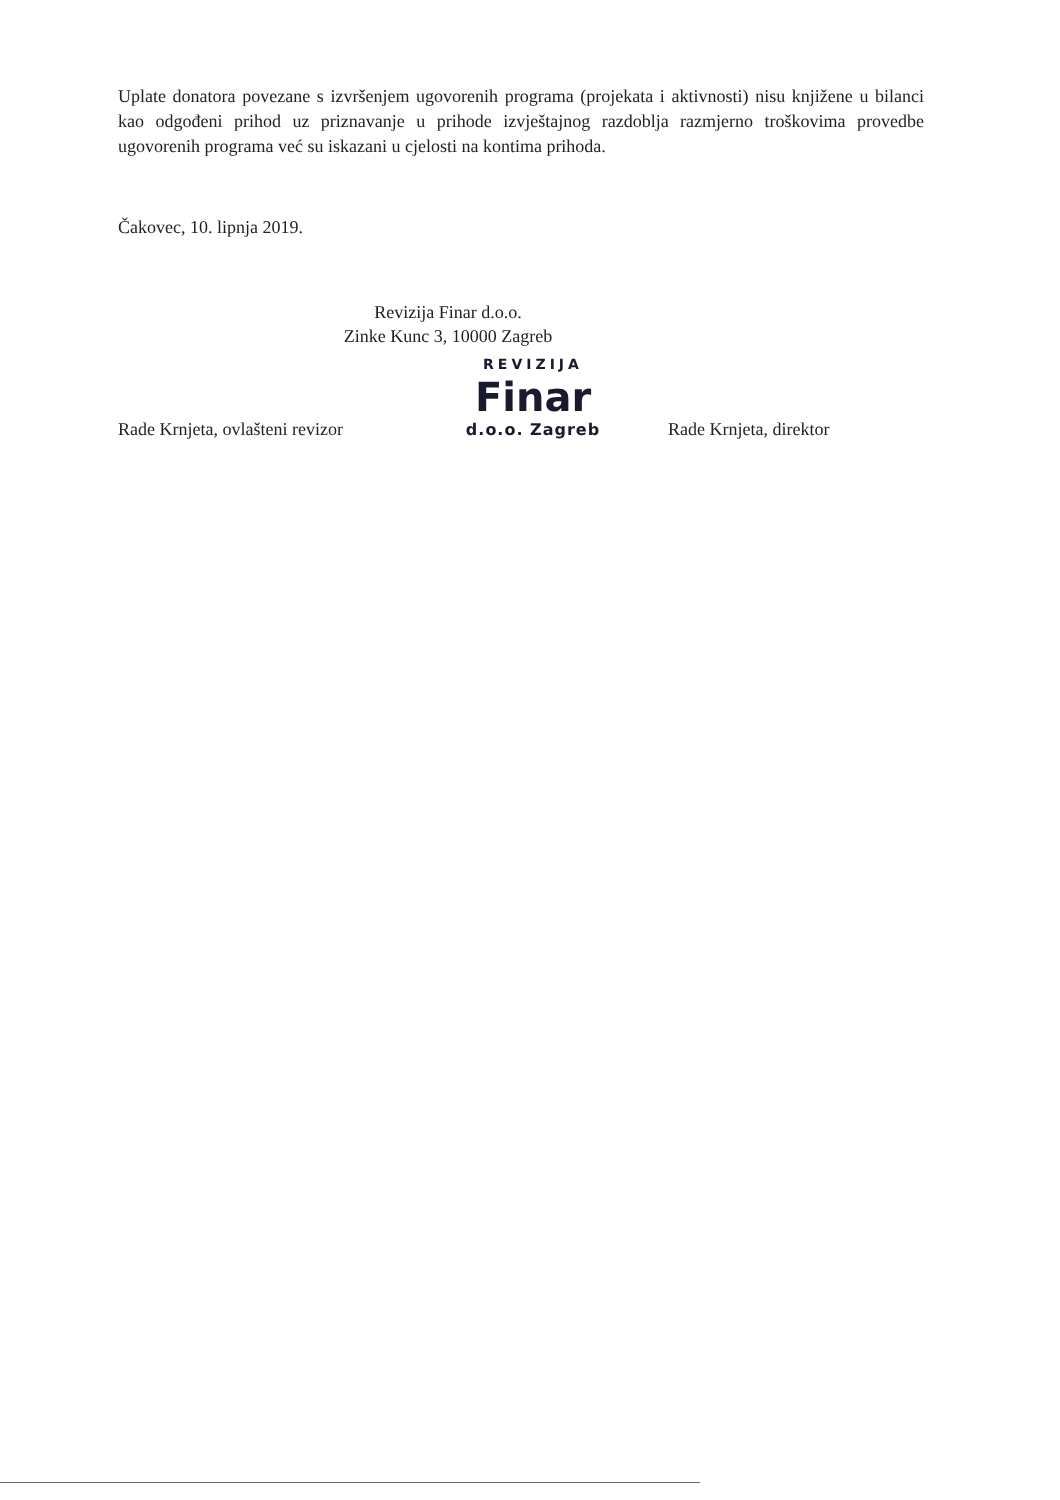Uplate donatora povezane s izvršenjem ugovorenih programa (projekata i aktivnosti) nisu knjižene u bilanci kao odgođeni prihod uz priznavanje u prihode izvještajnog razdoblja razmjerno troškovima provedbe ugovorenih programa već su iskazani u cjelosti na kontima prihoda.
Čakovec, 10. lipnja 2019.
Revizija Finar d.o.o.
Zinke Kunc 3, 10000 Zagreb
Rade Krnjeta, ovlašteni revizor
REVIZIJA
Finar
d.o.o. Zagreb
Rade Krnjeta, direktor